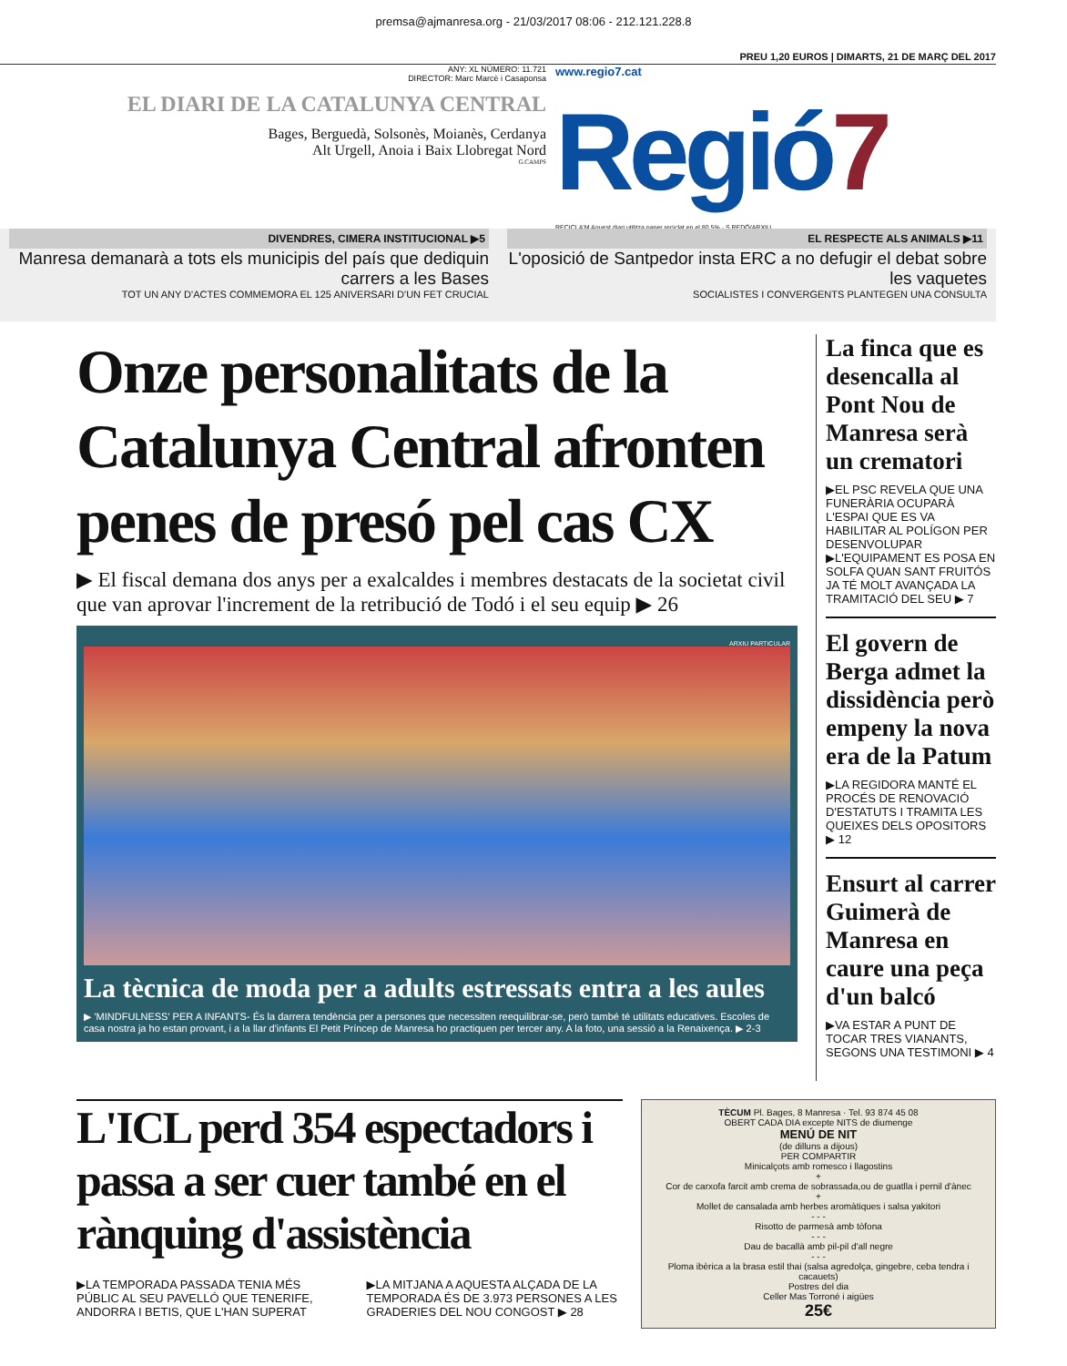premsa@ajmanresa.org - 21/03/2017 08:06 - 212.121.228.8
PREU 1,20 EUROS | DIMARTS, 21 DE MARÇ DEL 2017
ANY: XL NÚMERO: 11.721
DIRECTOR: Marc Marcè i Casaponsa
EL DIARI DE LA CATALUNYA CENTRAL
Bages, Berguedà, Solsonès, Moianès, Cerdanya
Alt Urgell, Anoia i Baix Llobregat Nord
G.CAMPS
www.regio7.cat
Regió7
RECICLA'M Aquest diari utilitza paper reciclat en el 80,5% · S.REDÓ/ARXIU
DIVENDRES, CIMERA INSTITUCIONAL ▶5
Manresa demanarà a tots els municipis del país que dediquin carrers a les Bases
TOT UN ANY D'ACTES COMMEMORA EL 125 ANIVERSARI D'UN FET CRUCIAL
EL RESPECTE ALS ANIMALS ▶11
L'oposició de Santpedor insta ERC a no defugir el debat sobre les vaquetes
SOCIALISTES I CONVERGENTS PLANTEGEN UNA CONSULTA
Onze personalitats de la Catalunya Central afronten penes de presó pel cas CX
▶ El fiscal demana dos anys per a exalcaldes i membres destacats de la societat civil que van aprovar l'increment de la retribució de Todó i el seu equip ▶ 26
ARXIU PARTICULAR
La tècnica de moda per a adults estressats entra a les aules
▶ 'MINDFULNESS' PER A INFANTS- És la darrera tendència per a persones que necessiten reequilibrar-se, però també té utilitats educatives. Escoles de casa nostra ja ho estan provant, i a la llar d'infants El Petit Príncep de Manresa ho practiquen per tercer any. A la foto, una sessió a la Renaixença. ▶ 2-3
La finca que es desencalla al Pont Nou de Manresa serà un crematori
▶EL PSC REVELA QUE UNA FUNERÀRIA OCUPARÀ L'ESPAI QUE ES VA HABILITAR AL POLÍGON PER DESENVOLUPAR ▶L'EQUIPAMENT ES POSA EN SOLFA QUAN SANT FRUITÓS JA TÉ MOLT AVANÇADA LA TRAMITACIÓ DEL SEU ▶ 7
El govern de Berga admet la dissidència però empeny la nova era de la Patum
▶LA REGIDORA MANTÉ EL PROCÉS DE RENOVACIÓ D'ESTATUTS I TRAMITA LES QUEIXES DELS OPOSITORS ▶ 12
Ensurt al carrer Guimerà de Manresa en caure una peça d'un balcó
▶VA ESTAR A PUNT DE TOCAR TRES VIANANTS, SEGONS UNA TESTIMONI ▶ 4
L'ICL perd 354 espectadors i passa a ser cuer també en el rànquing d'assistència
▶LA TEMPORADA PASSADA TENIA MÉS PÚBLIC AL SEU PAVELLÓ QUE TENERIFE, ANDORRA I BETIS, QUE L'HAN SUPERAT
▶LA MITJANA A AQUESTA ALÇADA DE LA TEMPORADA ÉS DE 3.973 PERSONES A LES GRADERIES DEL NOU CONGOST ▶ 28
TÈCUM Pl. Bages, 8 Manresa · Tel. 93 874 45 08
OBERT CADA DIA excepte NITS de diumenge
MENÚ DE NIT
(de dilluns a dijous)
PER COMPARTIR
Minicalçots amb romesco i llagostins
+
Cor de carxofa farcit amb crema de sobrassada,ou de guatlla i pernil d'ànec
+
Mollet de cansalada amb herbes aromàtiques i salsa yakitori
- - -
Risotto de parmesà amb tòfona
- - -
Dau de bacallà amb pil-pil d'all negre
- - -
Ploma ibèrica a la brasa estil thai (salsa agredolça, gingebre, ceba tendra i cacauets)
Postres del dia
Celler Mas Torroné i aigües
25€